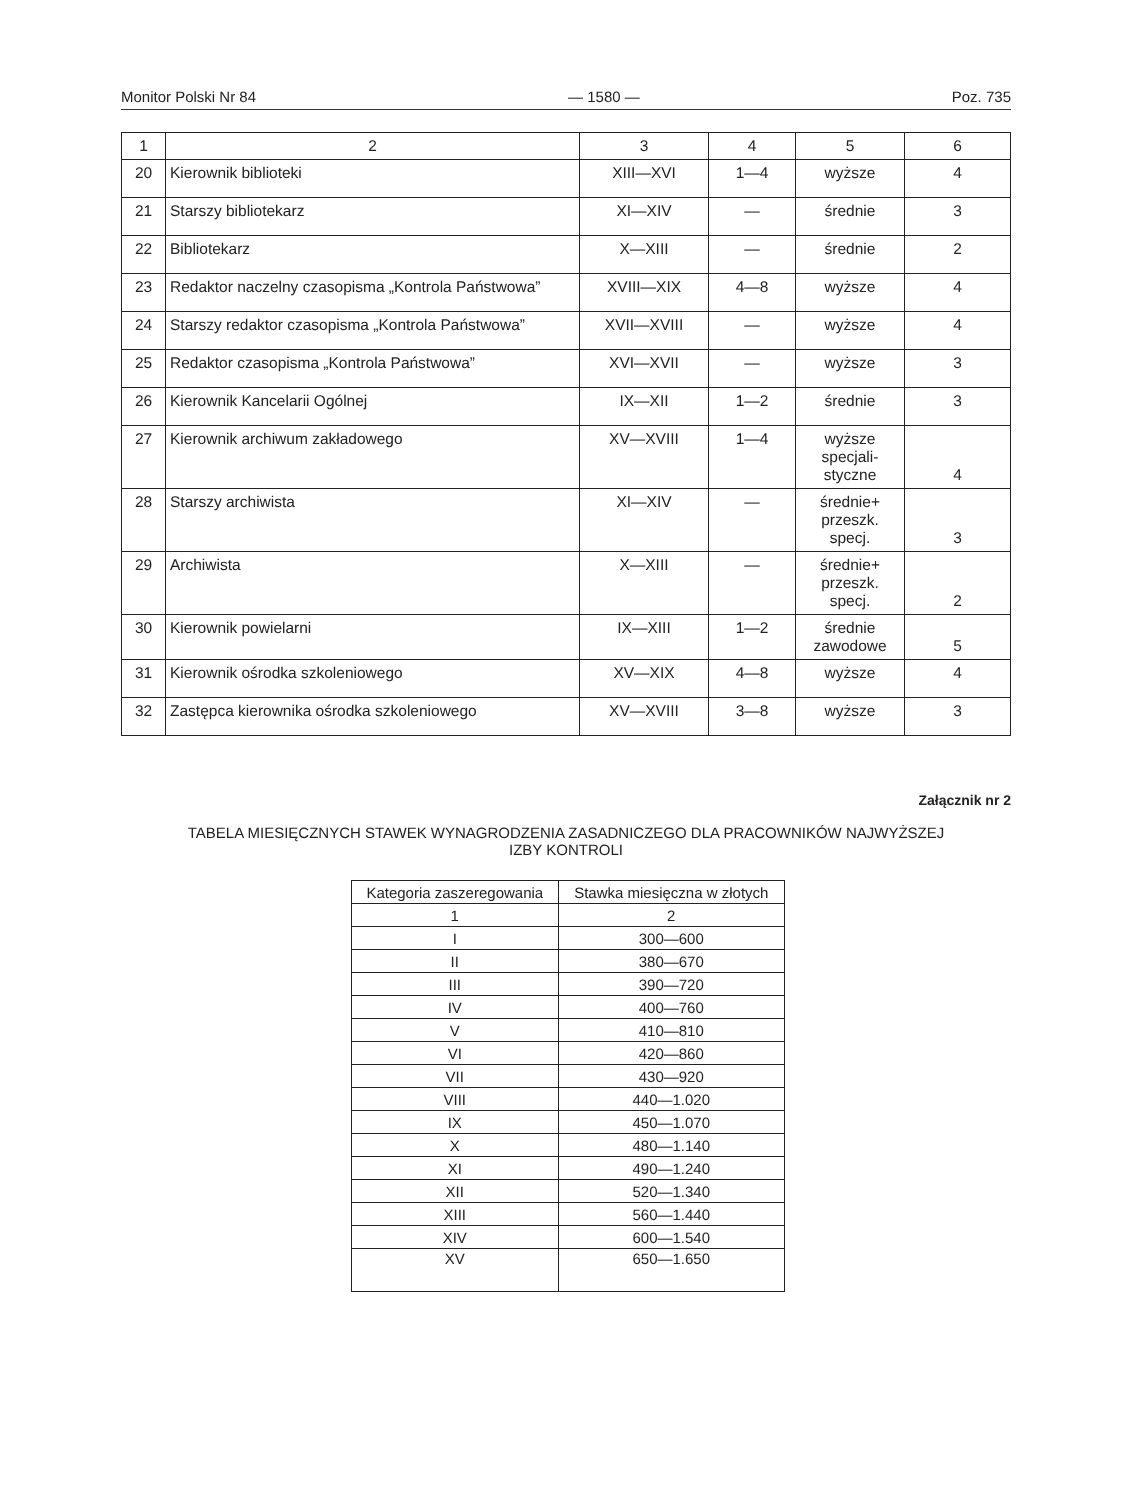Monitor Polski Nr 84 — 1580 — Poz. 735
| 1 | 2 | 3 | 4 | 5 | 6 |
| 20 | Kierownik biblioteki | XIII—XVI | 1—4 | wyższe | 4 |
| 21 | Starszy bibliotekarz | XI—XIV | — | średnie | 3 |
| 22 | Bibliotekarz | X—XIII | — | średnie | 2 |
| 23 | Redaktor naczelny czasopisma „Kontrola Państwowa” | XVIII—XIX | 4—8 | wyższe | 4 |
| 24 | Starszy redaktor czasopisma „Kontrola Państwowa” | XVII—XVIII | — | wyższe | 4 |
| 25 | Redaktor czasopisma „Kontrola Państwowa” | XVI—XVII | — | wyższe | 3 |
| 26 | Kierownik Kancelarii Ogólnej | IX—XII | 1—2 | średnie | 3 |
| 27 | Kierownik archiwum zakładowego | XV—XVIII | 1—4 | wyższe specjali- styczne | 4 |
| 28 | Starszy archiwista | XI—XIV | — | średnie+ przeszk. specj. | 3 |
| 29 | Archiwista | X—XIII | — | średnie+ przeszk. specj. | 2 |
| 30 | Kierownik powielarni | IX—XIII | 1—2 | średnie zawodowe | 5 |
| 31 | Kierownik ośrodka szkoleniowego | XV—XIX | 4—8 | wyższe | 4 |
| 32 | Zastępca kierownika ośrodka szkoleniowego | XV—XVIII | 3—8 | wyższe | 3 |
Załącznik nr 2
TABELA MIESIĘCZNYCH STAWEK WYNAGRODZENIA ZASADNICZEGO DLA PRACOWNIKÓW NAJWYŻSZEJ
IZBY KONTROLI
| Kategoria zaszeregowania | Stawka miesięczna w złotych |
| 1 | 2 |
| I | 300—600 |
| II | 380—670 |
| III | 390—720 |
| IV | 400—760 |
| V | 410—810 |
| VI | 420—860 |
| VII | 430—920 |
| VIII | 440—1.020 |
| IX | 450—1.070 |
| X | 480—1.140 |
| XI | 490—1.240 |
| XII | 520—1.340 |
| XIII | 560—1.440 |
| XIV | 600—1.540 |
| XV | 650—1.650 |